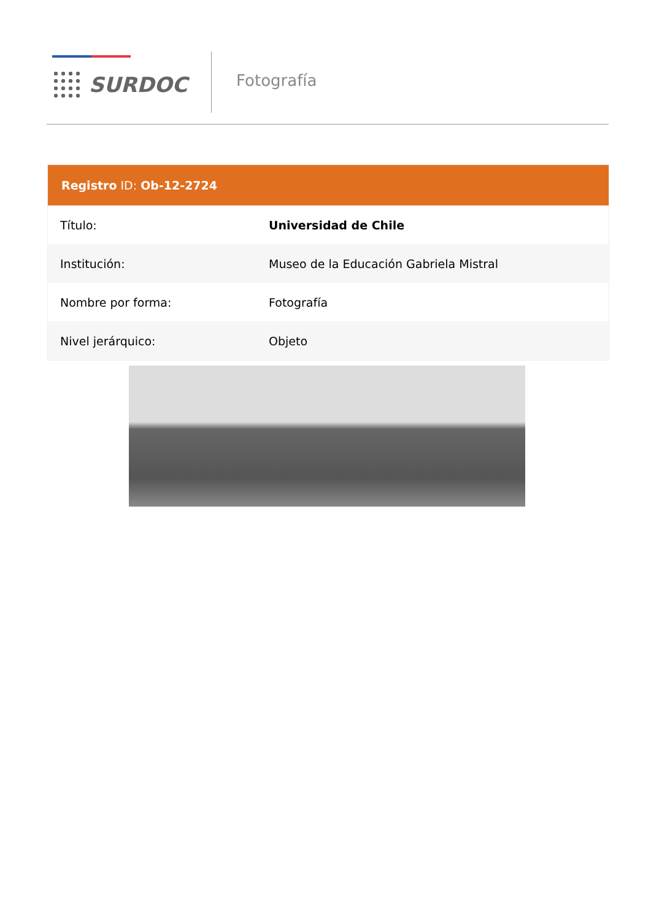SURDOC
Fotografía
Registro ID: Ob-12-2724
| Título: | Universidad de Chile |
| Institución: | Museo de la Educación Gabriela Mistral |
| Nombre por forma: | Fotografía |
| Nivel jerárquico: | Objeto |